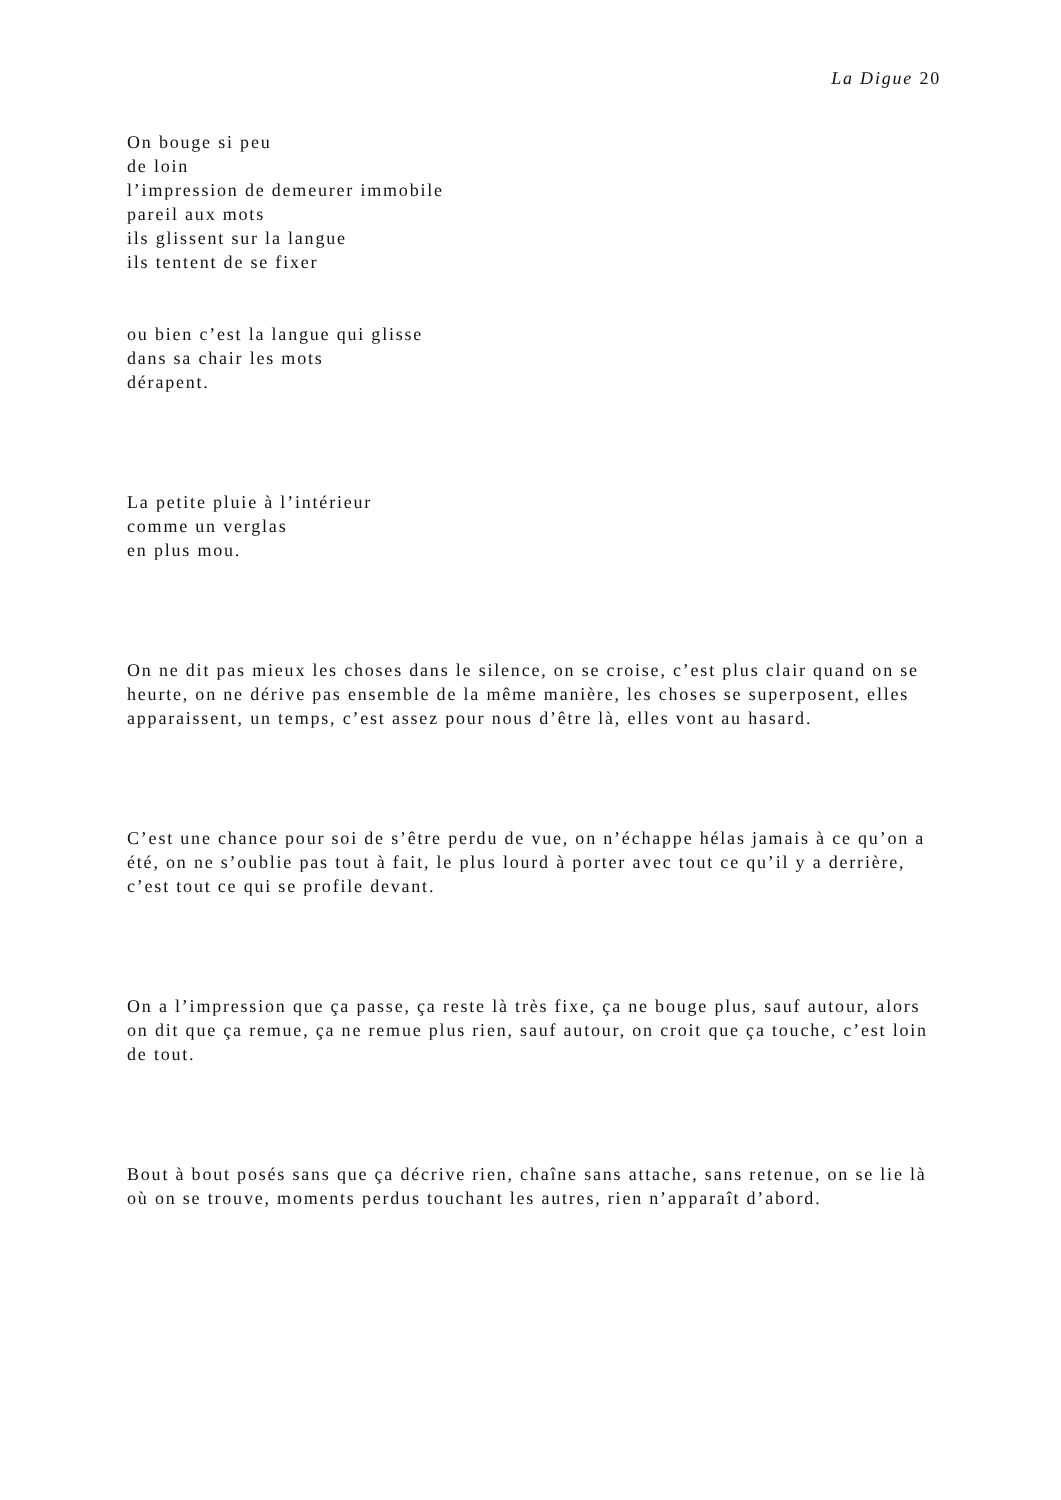La Digue 20
On bouge si peu
de loin
l’impression de demeurer immobile
pareil aux mots
ils glissent sur la langue
ils tentent de se fixer
ou bien c’est la langue qui glisse
dans sa chair les mots
dérapent.
La petite pluie à l’intérieur
comme un verglas
en plus mou.
On ne dit pas mieux les choses dans le silence, on se croise, c’est plus clair quand on se heurte, on ne dérive pas ensemble de la même manière, les choses se superposent, elles apparaissent, un temps, c’est assez pour nous d’être là, elles vont au hasard.
C’est une chance pour soi de s’être perdu de vue, on n’échappe hélas jamais à ce qu’on a été, on ne s’oublie pas tout à fait, le plus lourd à porter avec tout ce qu’il y a derrière, c’est tout ce qui se profile devant.
On a l’impression que ça passe, ça reste là très fixe, ça ne bouge plus, sauf autour, alors on dit que ça remue, ça ne remue plus rien, sauf autour, on croit que ça touche, c’est loin de tout.
Bout à bout posés sans que ça décrive rien, chaîne sans attache, sans retenue, on se lie là où on se trouve, moments perdus touchant les autres, rien n’apparaît d’abord.